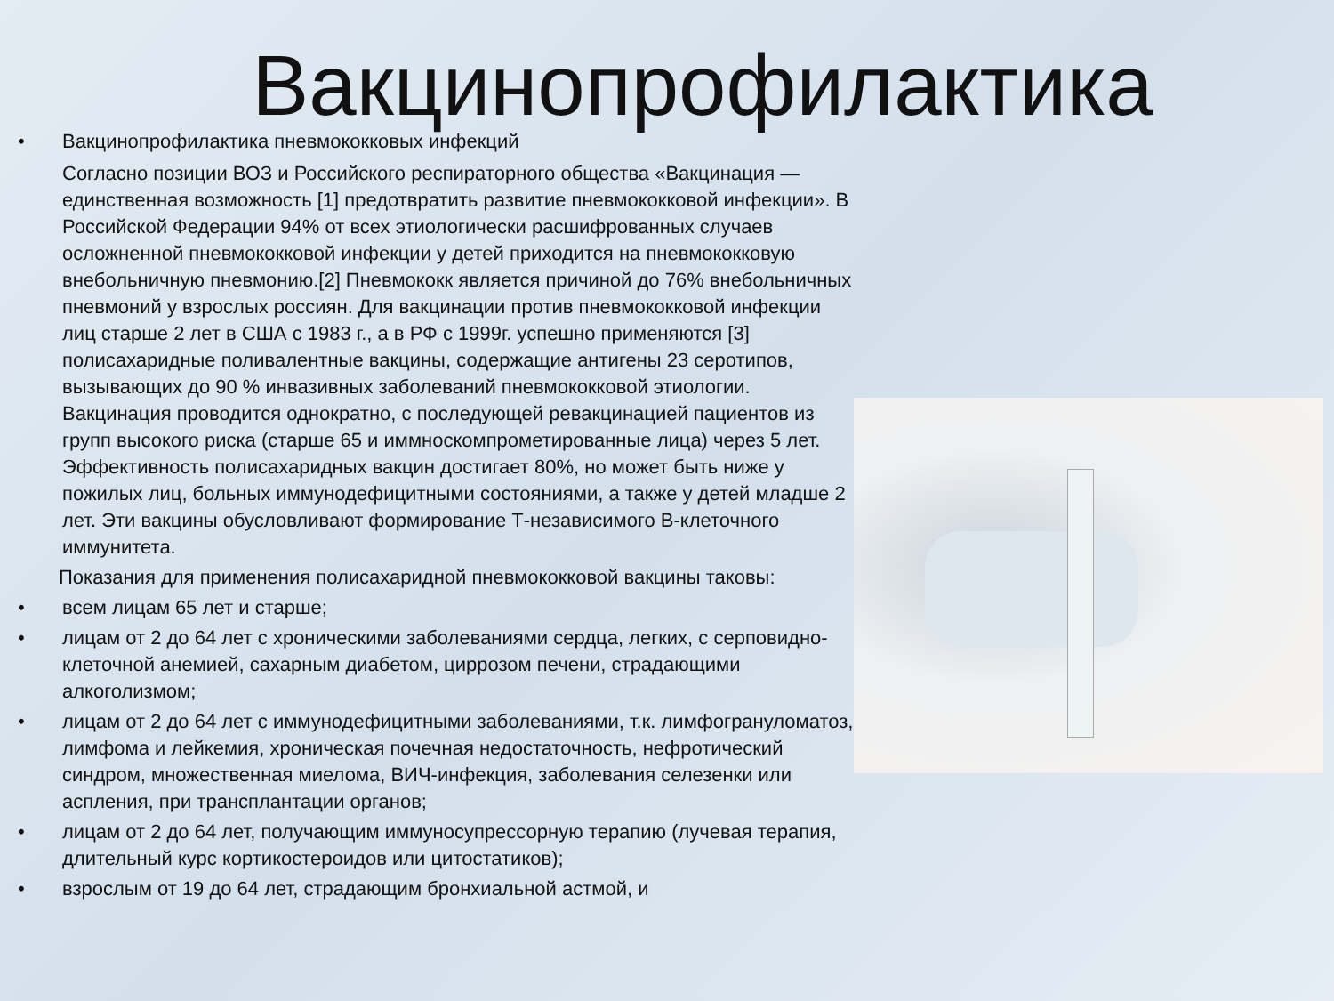Вакцинопрофилактика
• Вакцинопрофилактика пневмококковых инфекций
Согласно позиции ВОЗ и Российского респираторного общества «Вакцинация — единственная возможность [1] предотвратить развитие пневмококковой инфекции». В Российской Федерации 94% от всех этиологически расшифрованных случаев осложненной пневмококковой инфекции у детей приходится на пневмококковую внебольничную пневмонию.[2] Пневмококк является причиной до 76% внебольничных пневмоний у взрослых россиян. Для вакцинации против пневмококковой инфекции лиц старше 2 лет в США с 1983 г., а в РФ с 1999г. успешно применяются [3] полисахаридные поливалентные вакцины, содержащие антигены 23 серотипов, вызывающих до 90 % инвазивных заболеваний пневмококковой этиологии. Вакцинация проводится однократно, с последующей ревакцинацией пациентов из групп высокого риска (старше 65 и иммноскомпрометированные лица) через 5 лет. Эффективность полисахаридных вакцин достигает 80%, но может быть ниже у пожилых лиц, больных иммунодефицитными состояниями, а также у детей младше 2 лет. Эти вакцины обусловливают формирование Т-независимого В-клеточного иммунитета.
Показания для применения полисахаридной пневмококковой вакцины таковы:
• всем лицам 65 лет и старше;
• лицам от 2 до 64 лет с хроническими заболеваниями сердца, легких, с серповидно-клеточной анемией, сахарным диабетом, циррозом печени, страдающими алкоголизмом;
• лицам от 2 до 64 лет с иммунодефицитными заболеваниями, т.к. лимфогрануломатоз, лимфома и лейкемия, хроническая почечная недостаточность, нефротический синдром, множественная миелома, ВИЧ-инфекция, заболевания селезенки или аспления, при трансплантации органов;
• лицам от 2 до 64 лет, получающим иммуносупрессорную терапию (лучевая терапия, длительный курс кортикостероидов или цитостатиков);
• взрослым от 19 до 64 лет, страдающим бронхиальной астмой, и